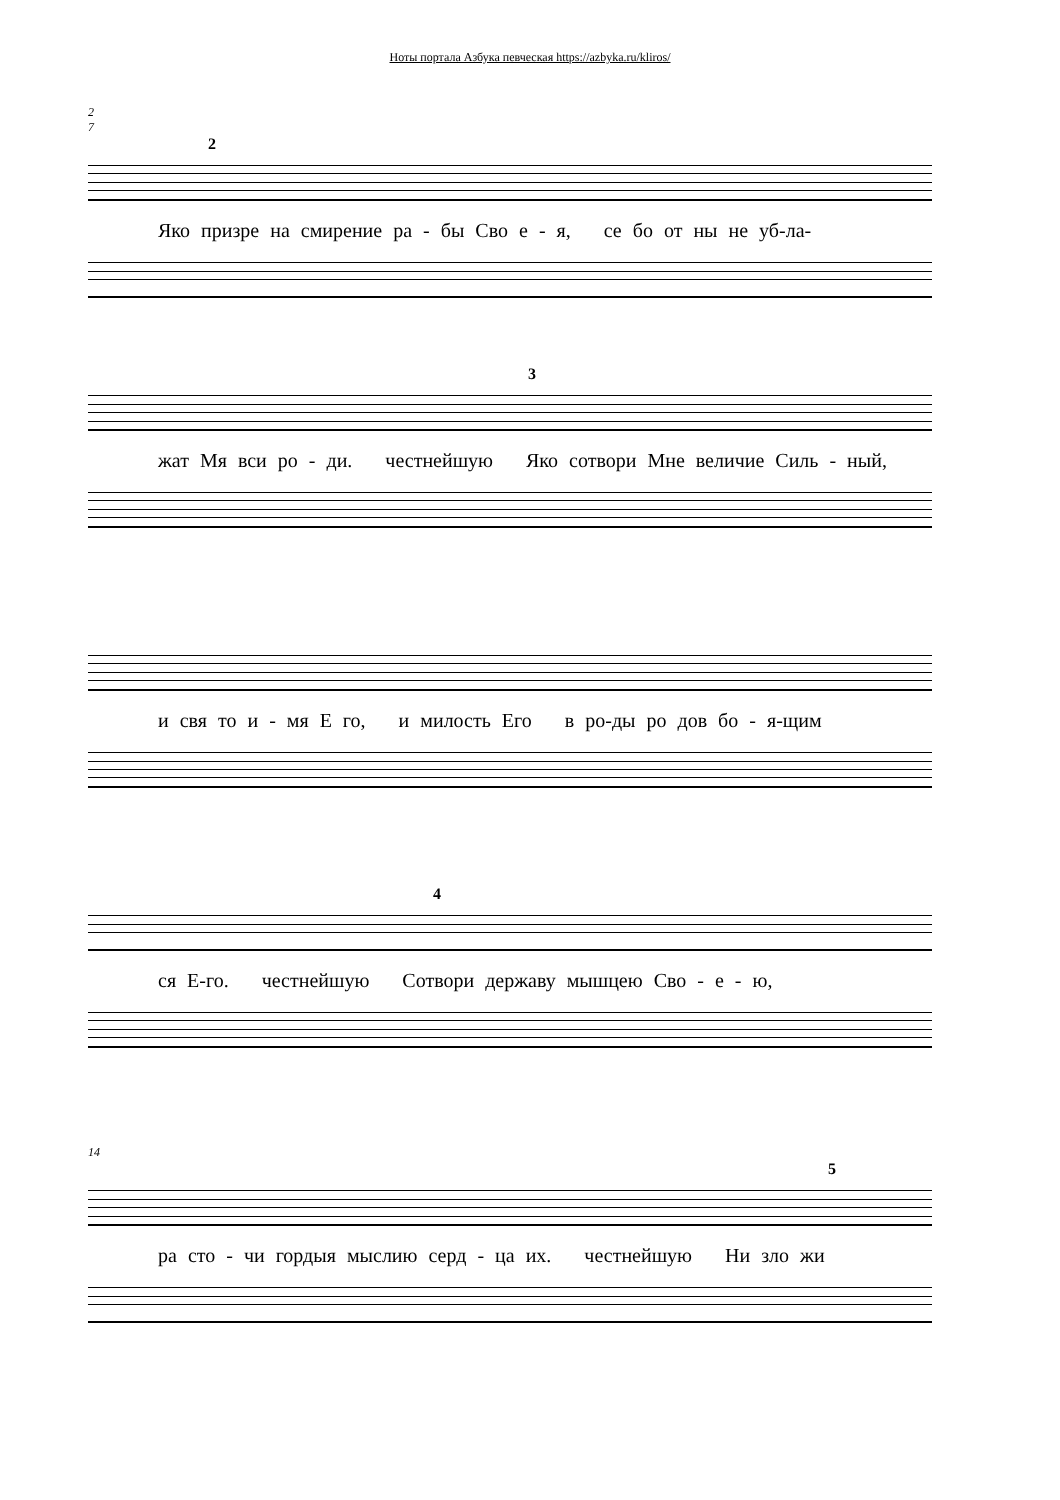Ноты портала Азбука певческая https://azbyka.ru/kliros/
2
7
2
Яко призре на смирение ра - бы Сво е - я, се бо от ны не уб-ла-
3
жат Мя вси ро - ди. честнейшую Яко сотвори Мне величие Силь - ный,
и свя то и - мя Е го, и милость Его в ро-ды ро дов бо - я-щим
4
ся Е-го. честнейшую Сотвори державу мышцею Сво - е - ю,
14
5
ра сто - чи гордыя мыслию серд - ца их. честнейшую Ни зло жи